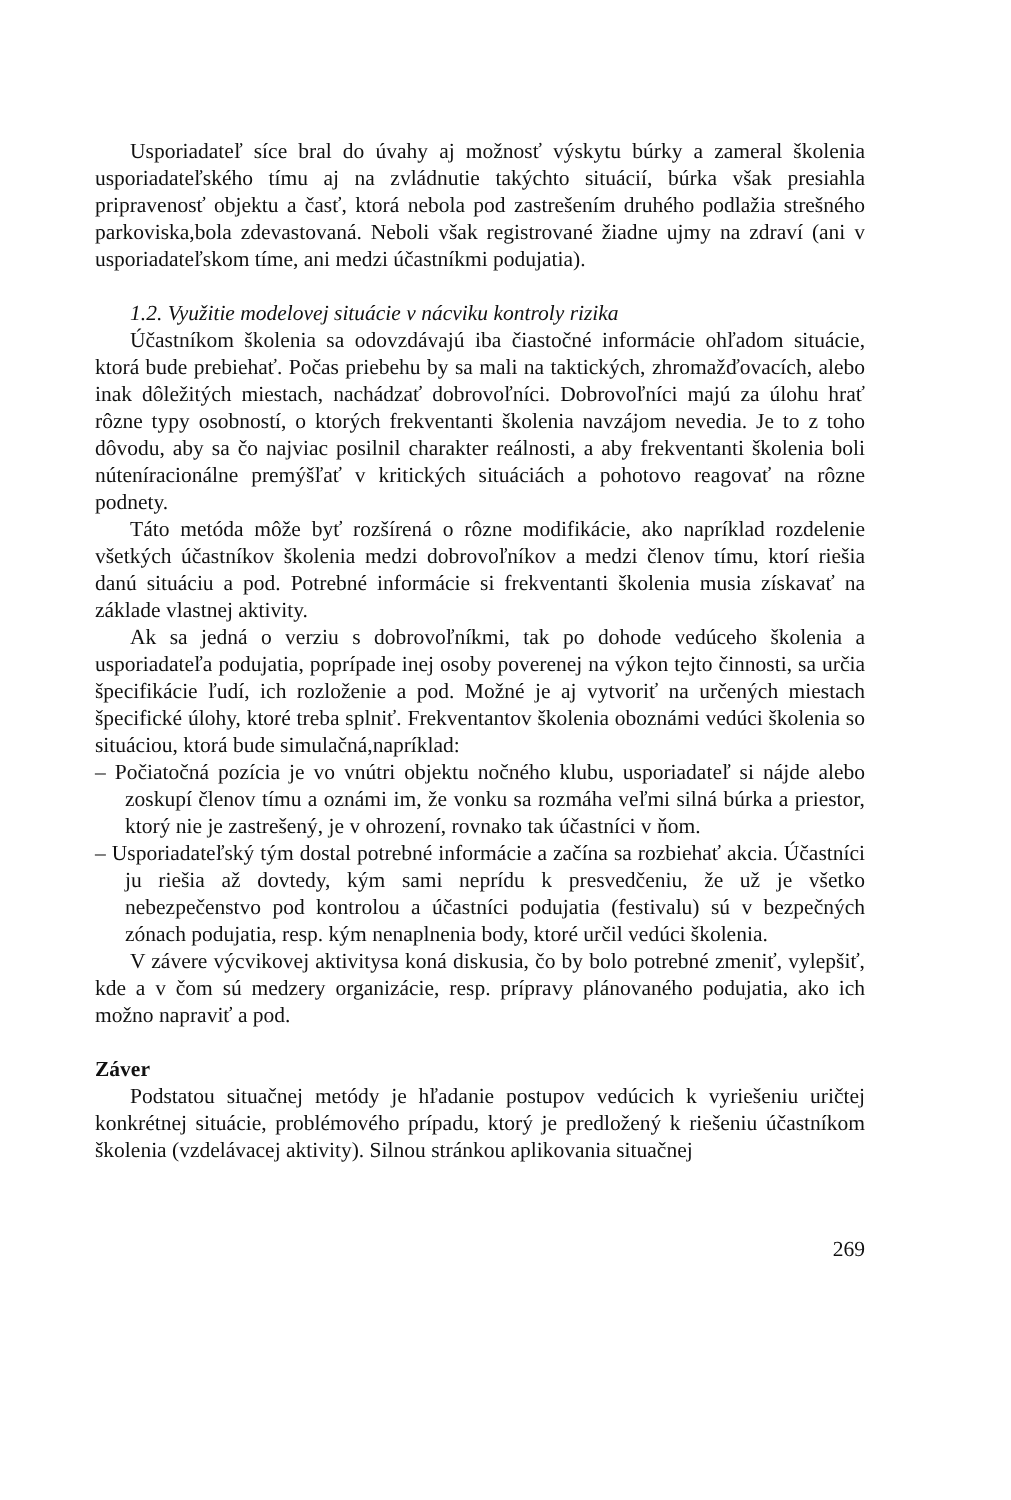Usporiadateľ síce bral do úvahy aj možnosť výskytu búrky a zameral školenia usporiadateľského tímu aj na zvládnutie takýchto situácií, búrka však presiahla pripravenosť objektu a časť, ktorá nebola pod zastrešením druhého podlažia strešného parkoviska,bola zdevastovaná. Neboli však registrované žiadne ujmy na zdraví (ani v usporiadateľskom tíme, ani medzi účastníkmi podujatia).
1.2. Využitie modelovej situácie v nácviku kontroly rizika
Účastníkom školenia sa odovzdávajú iba čiastočné informácie ohľadom situácie, ktorá bude prebiehať. Počas priebehu by sa mali na taktických, zhromažďovacích, alebo inak dôležitých miestach, nachádzať dobrovoľníci. Dobrovoľníci majú za úlohu hrať rôzne typy osobností, o ktorých frekventanti školenia navzájom nevedia. Je to z toho dôvodu, aby sa čo najviac posilnil charakter reálnosti, a aby frekventanti školenia boli núteníracionálne premýšľať v kritických situáciách a pohotovo reagovať na rôzne podnety.
Táto metóda môže byť rozšírená o rôzne modifikácie, ako napríklad rozdelenie všetkých účastníkov školenia medzi dobrovoľníkov a medzi členov tímu, ktorí riešia danú situáciu a pod. Potrebné informácie si frekventanti školenia musia získavať na základe vlastnej aktivity.
Ak sa jedná o verziu s dobrovoľníkmi, tak po dohode vedúceho školenia a usporiadateľa podujatia, poprípade inej osoby poverenej na výkon tejto činnosti, sa určia špecifikácie ľudí, ich rozloženie a pod. Možné je aj vytvoriť na určených miestach špecifické úlohy, ktoré treba splniť. Frekventantov školenia oboznámi vedúci školenia so situáciou, ktorá bude simulačná,napríklad:
– Počiatočná pozícia je vo vnútri objektu nočného klubu, usporiadateľ si nájde alebo zoskupí členov tímu a oznámi im, že vonku sa rozmáha veľmi silná búrka a priestor, ktorý nie je zastrešený, je v ohrození, rovnako tak účastníci v ňom.
– Usporiadateľský tým dostal potrebné informácie a začína sa rozbiehať akcia. Účastníci ju riešia až dovtedy, kým sami neprídu k presvedčeniu, že už je všetko nebezpečenstvo pod kontrolou a účastníci podujatia (festivalu) sú v bezpečných zónach podujatia, resp. kým nenaplnenia body, ktoré určil vedúci školenia.
V závere výcvikovej aktivitysa koná diskusia, čo by bolo potrebné zmeniť, vylepšiť, kde a v čom sú medzery organizácie, resp. prípravy plánovaného podujatia, ako ich možno napraviť a pod.
Záver
Podstatou situačnej metódy je hľadanie postupov vedúcich k vyriešeniu uričtej konkrétnej situácie, problémového prípadu, ktorý je predložený k riešeniu účastníkom školenia (vzdelávacej aktivity). Silnou stránkou aplikovania situačnej
269